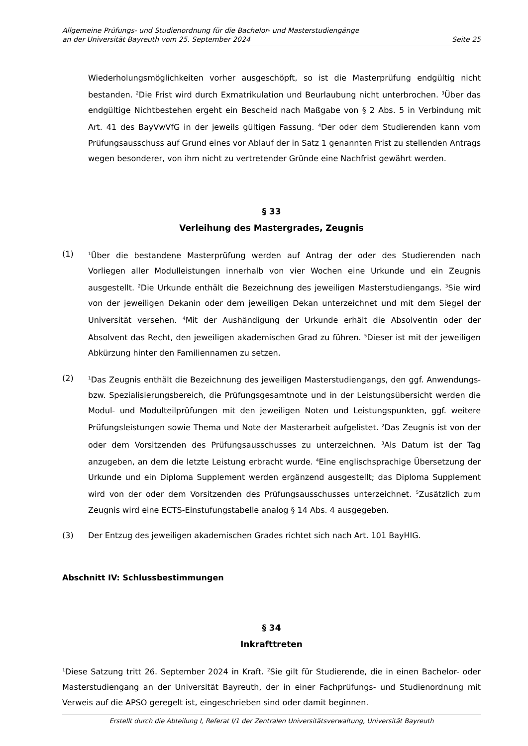Allgemeine Prüfungs- und Studienordnung für die Bachelor- und Masterstudiengänge
an der Universität Bayreuth vom 25. September 2024
Seite 25
Wiederholungsmöglichkeiten vorher ausgeschöpft, so ist die Masterprüfung endgültig nicht bestanden. <sup>2</sup>Die Frist wird durch Exmatrikulation und Beurlaubung nicht unterbrochen. <sup>3</sup>Über das endgültige Nichtbestehen ergeht ein Bescheid nach Maßgabe von § 2 Abs. 5 in Verbindung mit Art. 41 des BayVwVfG in der jeweils gültigen Fassung. <sup>4</sup>Der oder dem Studierenden kann vom Prüfungsausschuss auf Grund eines vor Ablauf der in Satz 1 genannten Frist zu stellenden Antrags wegen besonderer, von ihm nicht zu vertretender Gründe eine Nachfrist gewährt werden.
§ 33
Verleihung des Mastergrades, Zeugnis
(1)
<sup>1</sup> Über die bestandene Masterprüfung werden auf Antrag der oder des Studierenden nach Vorliegen aller Modulleistungen innerhalb von vier Wochen eine Urkunde und ein Zeugnis ausgestellt. <sup>2</sup>Die Urkunde enthält die Bezeichnung des jeweiligen Masterstudiengangs. <sup>3</sup>Sie wird von der jeweiligen Dekanin oder dem jeweiligen Dekan unterzeichnet und mit dem Siegel der Universität versehen. <sup>4</sup>Mit der Aushändigung der Urkunde erhält die Absolventin oder der Absolvent das Recht, den jeweiligen akademischen Grad zu führen. <sup>5</sup>Dieser ist mit der jeweiligen Abkürzung hinter den Familiennamen zu setzen.
(2)
<sup>1</sup> Das Zeugnis enthält die Bezeichnung des jeweiligen Masterstudiengangs, den ggf. Anwendungs- bzw. Spezialisierungsbereich, die Prüfungsgesamtnote und in der Leistungsübersicht werden die Modul- und Modulteilprüfungen mit den jeweiligen Noten und Leistungspunkten, ggf. weitere Prüfungsleistungen sowie Thema und Note der Masterarbeit aufgelistet. <sup>2</sup>Das Zeugnis ist von der oder dem Vorsitzenden des Prüfungsausschusses zu unterzeichnen. <sup>3</sup>Als Datum ist der Tag anzugeben, an dem die letzte Leistung erbracht wurde. <sup>4</sup>Eine englischsprachige Übersetzung der Urkunde und ein Diploma Supplement werden ergänzend ausgestellt; das Diploma Supplement wird von der oder dem Vorsitzenden des Prüfungsausschusses unterzeichnet. <sup>5</sup>Zusätzlich zum Zeugnis wird eine ECTS-Einstufungstabelle analog § 14 Abs. 4 ausgegeben.
(3) Der Entzug des jeweiligen akademischen Grades richtet sich nach Art. 101 BayHIG.
Abschnitt IV: Schlussbestimmungen
§ 34
Inkrafttreten
<sup>1</sup> Diese Satzung tritt 26. September 2024 in Kraft. <sup>2</sup>Sie gilt für Studierende, die in einen Bachelor- oder Masterstudiengang an der Universität Bayreuth, der in einer Fachprüfungs- und Studienordnung mit Verweis auf die APSO geregelt ist, eingeschrieben sind oder damit beginnen.
Erstellt durch die Abteilung I, Referat I/1 der Zentralen Universitätsverwaltung, Universität Bayreuth